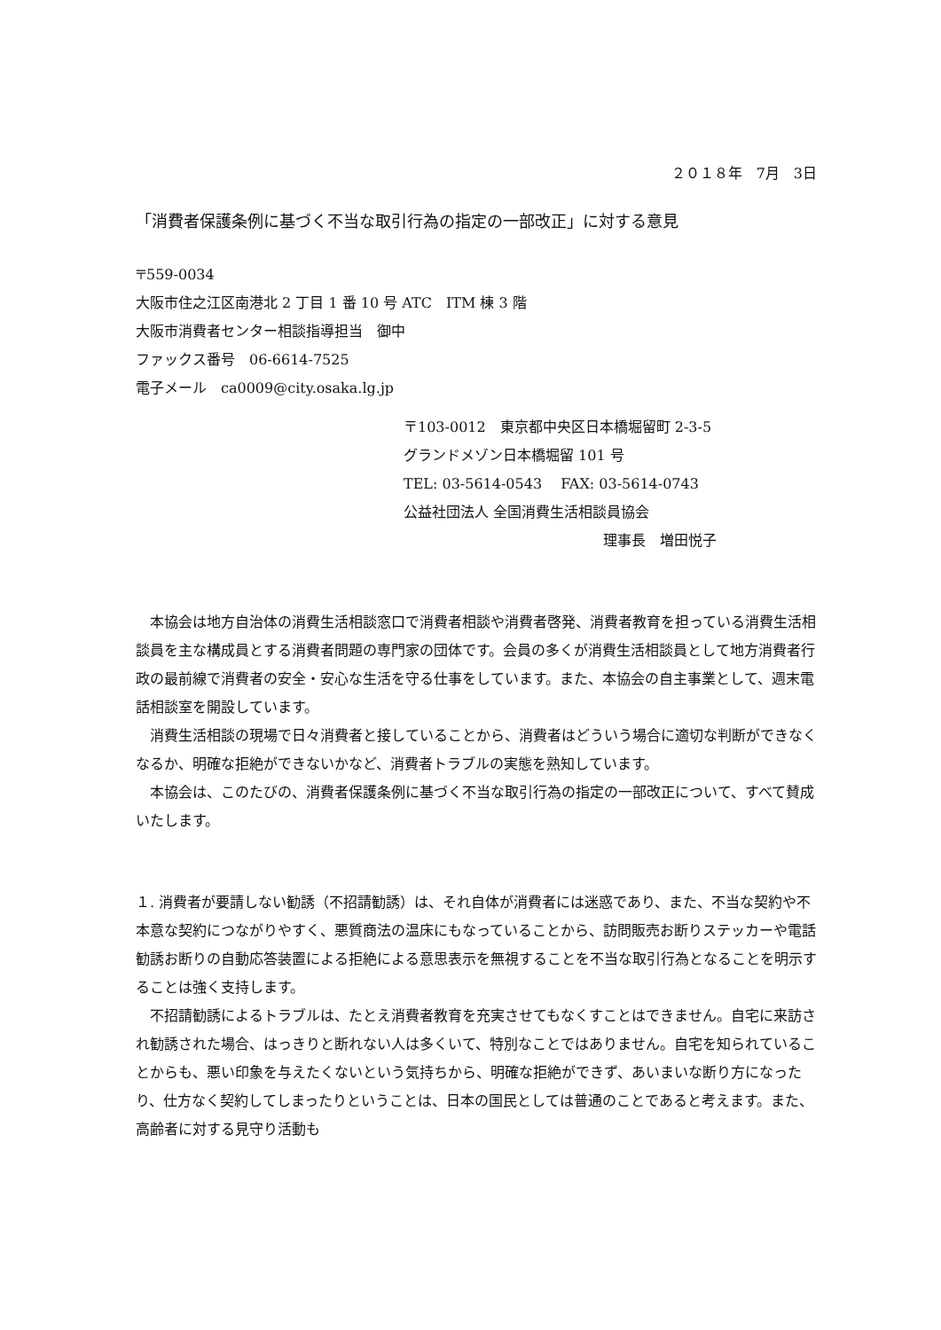２０１８年　7月　3日
「消費者保護条例に基づく不当な取引行為の指定の一部改正」に対する意見
〒559-0034
大阪市住之江区南港北 2 丁目 1 番 10 号 ATC　ITM 棟 3 階
大阪市消費者センター相談指導担当　御中
ファックス番号　06-6614-7525
電子メール　ca0009@city.osaka.lg.jp
〒103-0012　東京都中央区日本橋堀留町 2-3-5
グランドメゾン日本橋堀留 101 号
TEL: 03-5614-0543　 FAX: 03-5614-0743
公益社団法人 全国消費生活相談員協会
理事長　増田悦子
本協会は地方自治体の消費生活相談窓口で消費者相談や消費者啓発、消費者教育を担っている消費生活相談員を主な構成員とする消費者問題の専門家の団体です。会員の多くが消費生活相談員として地方消費者行政の最前線で消費者の安全・安心な生活を守る仕事をしています。また、本協会の自主事業として、週末電話相談室を開設しています。
消費生活相談の現場で日々消費者と接していることから、消費者はどういう場合に適切な判断ができなくなるか、明確な拒絶ができないかなど、消費者トラブルの実態を熟知しています。
本協会は、このたびの、消費者保護条例に基づく不当な取引行為の指定の一部改正について、すべて賛成いたします。
１. 消費者が要請しない勧誘（不招請勧誘）は、それ自体が消費者には迷惑であり、また、不当な契約や不本意な契約につながりやすく、悪質商法の温床にもなっていることから、訪問販売お断りステッカーや電話勧誘お断りの自動応答装置による拒絶による意思表示を無視することを不当な取引行為となることを明示することは強く支持します。
不招請勧誘によるトラブルは、たとえ消費者教育を充実させてもなくすことはできません。自宅に来訪され勧誘された場合、はっきりと断れない人は多くいて、特別なことではありません。自宅を知られていることからも、悪い印象を与えたくないという気持ちから、明確な拒絶ができず、あいまいな断り方になったり、仕方なく契約してしまったりということは、日本の国民としては普通のことであると考えます。また、高齢者に対する見守り活動も